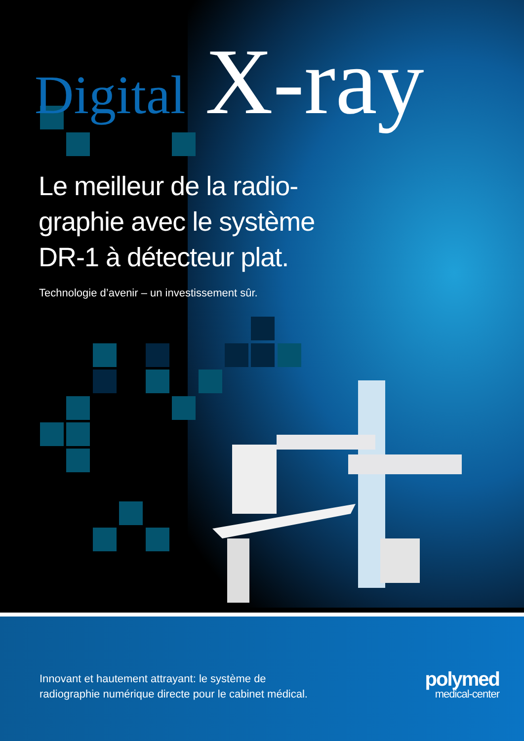Digital X-ray
Le meilleur de la radio-graphie avec le système DR-1 à détecteur plat.
Technologie d’avenir – un investissement sûr.
Innovant et hautement attrayant: le système de
radiographie numérique directe pour le cabinet médical.
polymed
medical-center